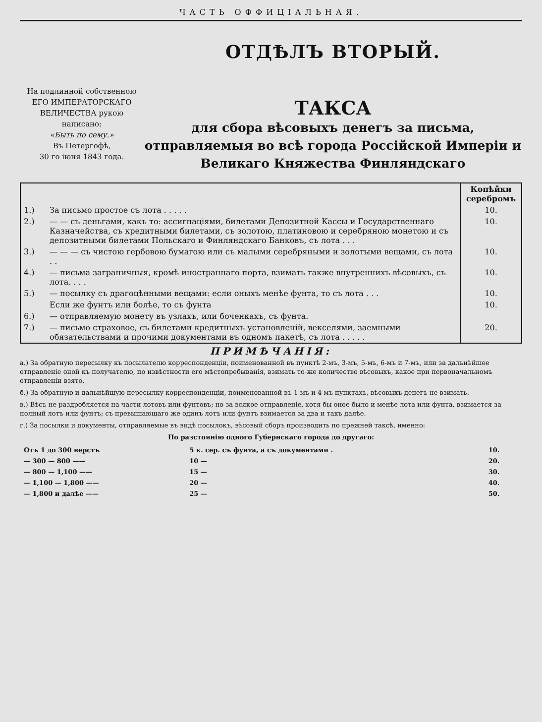ЧАСТЬ ОФФИЦІАЛЬНАЯ.
На подлинной собственною ЕГО ИМПЕРАТОРСКАГО ВЕЛИЧЕСТВА рукою написано:
«Быть по сему.»
Въ Петергофѣ,
30 го іюня 1843 года.
ОТДѢЛЪ ВТОРЫЙ.
ТАКСА
для сбора вѣсовыхъ денегъ за письма, отправляемыя во всѣ города Россійской Имперіи и Великаго Княжества Финляндскаго
| | | Копѣйки серебромъ |
| 1.) | За письмо простое съ лота . . . . . | 10. |
| 2.) | — — съ деньгами, какъ то: ассигнаціями, билетами Депозитной Кассы и Государственнаго Казначейства, съ кредитными билетами, съ золотою, платиновою и серебряною монетою и съ депозитными билетами Польскаго и Финляндскаго Банковъ, съ лота . . . | 10. |
| 3.) | — — — съ чистою гербовою бумагою или съ малыми серебряными и золотыми вещами, съ лота . . | 10. |
| 4.) | — письма заграничныя, кромѣ иностраннаго порта, взимать также внутреннихъ вѣсовыхъ, съ лота. . . . | 10. |
| 5.) | — посылку съ драгоцѣнными вещами: если оныхъ менѣе фунта, то съ лота . . . | 10. |
| | Если же фунтъ или болѣе, то съ фунта | 10. |
| 6.) | — отправляемую монету въ узлахъ, или боченкахъ, съ фунта. | |
| 7.) | — письмо страховое, съ билетами кредитныхъ установленій, векселями, заемными обязательствами и прочими документами въ одномъ пакетѣ, съ лота . . . . . | 20. |
ПРИМѢЧАНІЯ:
а.) За обратную пересылку къ посылателю корреспонденціи, поименованной въ пунктѣ 2-мъ, 3-мъ, 5-мъ, 6-мъ и 7-мъ, или за дальнѣйшее отправленіе оной къ получателю, по извѣстности его мѣстопребыванія, взимать то-же количество вѣсовыхъ, какое при первоначальномъ отправленіи взято.
б.) За обратную и дальнѣйшую пересылку корреспонденціи, поименованной въ 1-мъ и 4-мъ пунктахъ, вѣсовыхъ денегъ не взимать.
в.) Вѣсъ не раздробляется на части лотовъ или фунтовъ; но за всякое отправленіе, хотя бы оное было и менѣе лота или фунта, взимается за полный лотъ или фунтъ; съ превышающаго же одинъ лотъ или фунтъ взимается за два и такъ далѣе.
г.) За посылки и документы, отправляемые въ видѣ посылокъ, вѣсовый сборъ производить по прежней таксѣ, именно:
По разстоянію одного Губернскаго города до другаго:
| Отъ 1 до 300 верстъ | 5 к. сер. съ фунта, а съ документами . | 10. |
| — 300 — 800 —— | 10 — | 20. |
| — 800 — 1,100 —— | 15 — | 30. |
| — 1,100 — 1,800 —— | 20 — | 40. |
| — 1,800 и далѣе —— | 25 — | 50. |